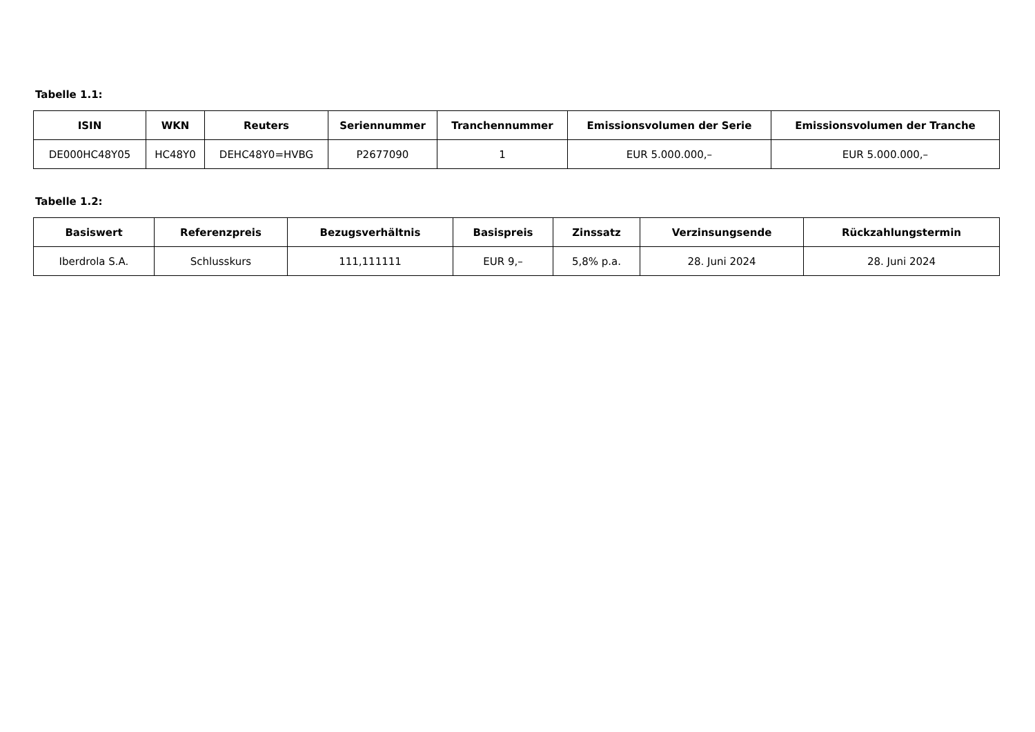Tabelle 1.1:
| ISIN | WKN | Reuters | Seriennummer | Tranchennummer | Emissionsvolumen der Serie | Emissionsvolumen der Tranche |
| --- | --- | --- | --- | --- | --- | --- |
| DE000HC48Y05 | HC48Y0 | DEHC48Y0=HVBG | P2677090 | 1 | EUR 5.000.000,– | EUR 5.000.000,– |
Tabelle 1.2:
| Basiswert | Referenzpreis | Bezugsverhältnis | Basispreis | Zinssatz | Verzinsungsende | Rückzahlungstermin |
| --- | --- | --- | --- | --- | --- | --- |
| Iberdrola S.A. | Schlusskurs | 111,111111 | EUR 9,– | 5,8% p.a. | 28. Juni 2024 | 28. Juni 2024 |